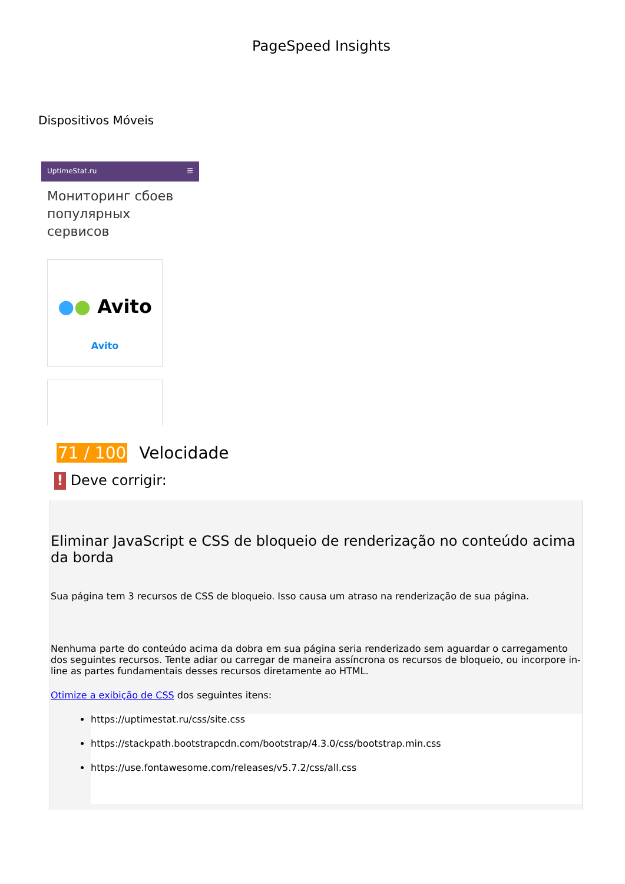PageSpeed Insights
Dispositivos Móveis
UptimeStat.ru ☰
Мониторинг сбоев популярных сервисов
●● Avito
Avito
71 / 100 Velocidade
! Deve corrigir:
Eliminar JavaScript e CSS de bloqueio de renderização no conteúdo acima da borda
Sua página tem 3 recursos de CSS de bloqueio. Isso causa um atraso na renderização de sua página.
Nenhuma parte do conteúdo acima da dobra em sua página seria renderizado sem aguardar o carregamento dos seguintes recursos. Tente adiar ou carregar de maneira assíncrona os recursos de bloqueio, ou incorpore in-line as partes fundamentais desses recursos diretamente ao HTML.
Otimize a exibição de CSS dos seguintes itens:
https://uptimestat.ru/css/site.css
https://stackpath.bootstrapcdn.com/bootstrap/4.3.0/css/bootstrap.min.css
https://use.fontawesome.com/releases/v5.7.2/css/all.css